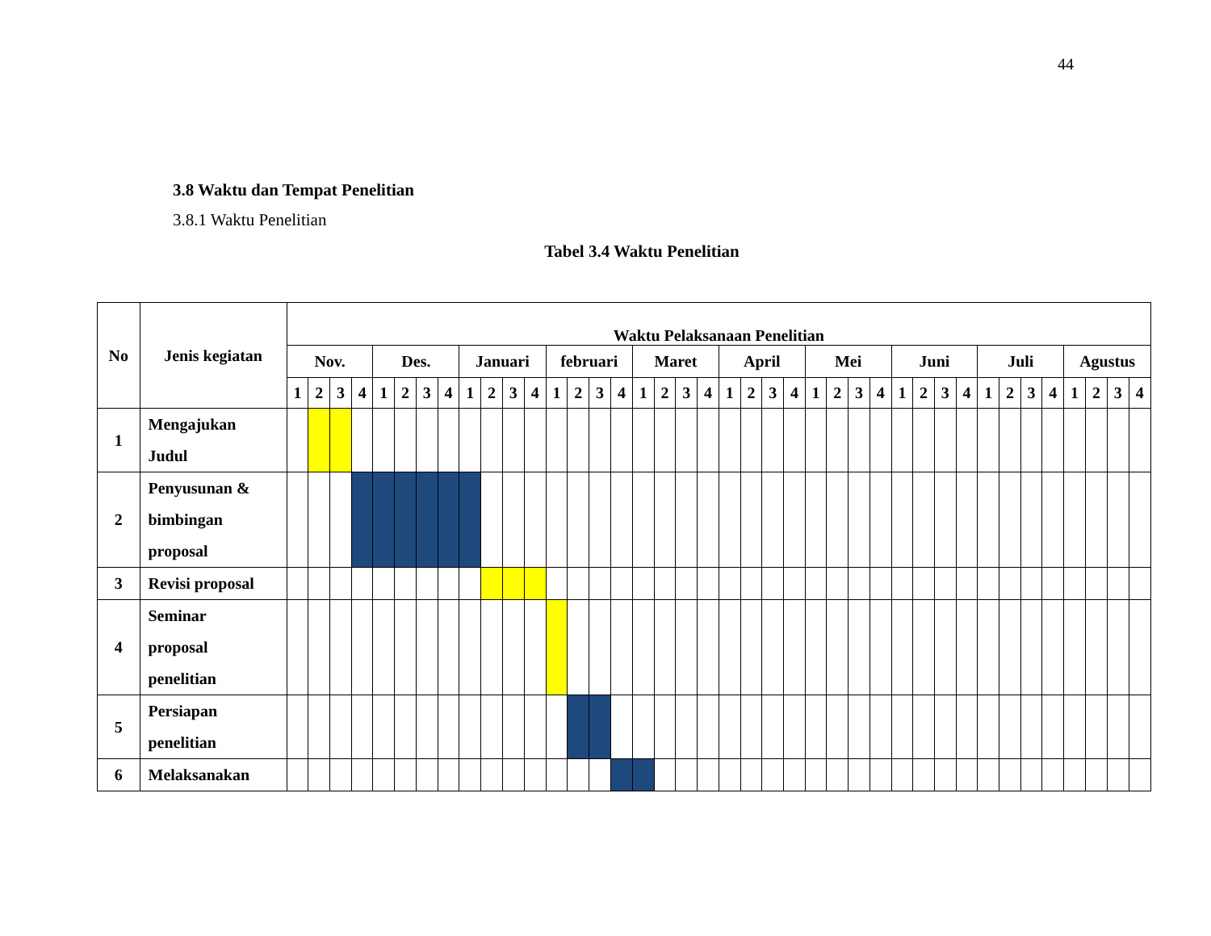44
3.8 Waktu dan Tempat Penelitian
3.8.1 Waktu Penelitian
Tabel 3.4 Waktu Penelitian
| No | Jenis kegiatan | Waktu Pelaksanaan Penelitian | | | | | | | | | | | | | | | | | | | | | | | | | | | | | | | | | | | | | | | |
| --- | --- | --- | --- | --- | --- | --- | --- | --- | --- | --- | --- | --- | --- | --- | --- | --- | --- | --- | --- | --- | --- | --- | --- | --- | --- | --- | --- | --- | --- | --- | --- | --- | --- | --- | --- | --- | --- | --- | --- | --- | --- |
| | | Nov. | | | | Des. | | | | Januari | | | | februari | | | | Maret | | | | April | | | | Mei | | | | Juni | | | | Juli | | | | Agustus | | | |
| | | 1 | 2 | 3 | 4 | 1 | 2 | 3 | 4 | 1 | 2 | 3 | 4 | 1 | 2 | 3 | 4 | 1 | 2 | 3 | 4 | 1 | 2 | 3 | 4 | 1 | 2 | 3 | 4 | 1 | 2 | 3 | 4 | 1 | 2 | 3 | 4 | 1 | 2 | 3 | 4 |
| 1 | Mengajukan Judul | | | | | | | | | | | | | | | | | | | | | | | | | | | | | | | | | | | | | | | | |
| 2 | Penyusunan & bimbingan proposal | | | | | | | | | | | | | | | | | | | | | | | | | | | | | | | | | | | | | | | | |
| 3 | Revisi proposal | | | | | | | | | | | | | | | | | | | | | | | | | | | | | | | | | | | | | | | | |
| 4 | Seminar proposal penelitian | | | | | | | | | | | | | | | | | | | | | | | | | | | | | | | | | | | | | | | | |
| 5 | Persiapan penelitian | | | | | | | | | | | | | | | | | | | | | | | | | | | | | | | | | | | | | | | | |
| 6 | Melaksanakan | | | | | | | | | | | | | | | | | | | | | | | | | | | | | | | | | | | | | | | | |